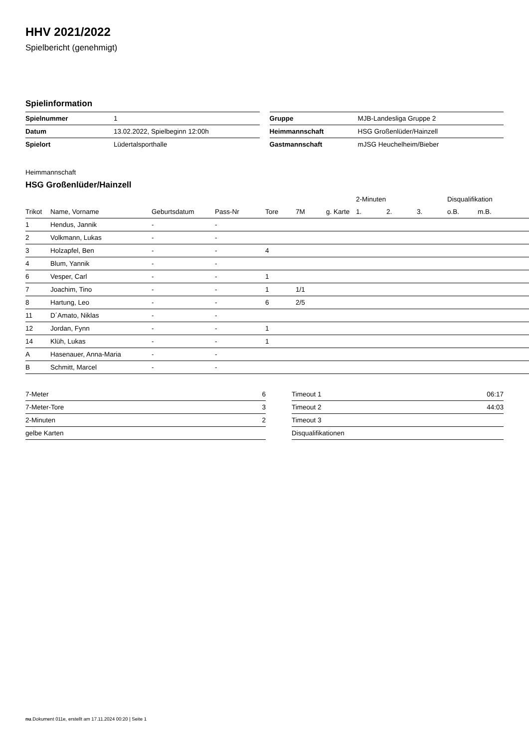HHV 2021/2022
Spielbericht (genehmigt)
Spielinformation
| Spielnummer | 1 |
| Datum | 13.02.2022, Spielbeginn 12:00h |
| Spielort | Lüdertalsporthalle |
| Gruppe | MJB-Landesliga Gruppe 2 |
| Heimmannschaft | HSG Großenlüder/Hainzell |
| Gastmannschaft | mJSG Heuchelheim/Bieber |
Heimmannschaft
HSG Großenlüder/Hainzell
| | | | | | | | 2-Minuten | | | Disqualifikation | |
| --- | --- | --- | --- | --- | --- | --- | --- | --- | --- | --- | --- |
| Trikot | Name, Vorname | Geburtsdatum | Pass-Nr | Tore | 7M | g. Karte | 1. | 2. | 3. | o.B. | m.B. |
| 1 | Hendus, Jannik | - | - | | | | | | | | |
| 2 | Volkmann, Lukas | - | - | | | | | | | | |
| 3 | Holzapfel, Ben | - | - | 4 | | | | | | | |
| 4 | Blum, Yannik | - | - | | | | | | | | |
| 6 | Vesper, Carl | - | - | 1 | | | | | | | |
| 7 | Joachim, Tino | - | - | 1 | 1/1 | | | | | | |
| 8 | Hartung, Leo | - | - | 6 | 2/5 | | | | | | |
| 11 | D´Amato, Niklas | - | - | | | | | | | | |
| 12 | Jordan, Fynn | - | - | 1 | | | | | | | |
| 14 | Klüh, Lukas | - | - | 1 | | | | | | | |
| A | Hasenauer, Anna-Maria | - | - | | | | | | | | |
| B | Schmitt, Marcel | - | - | | | | | | | | |
| 7-Meter | 6 |
| 7-Meter-Tore | 3 |
| 2-Minuten | 2 |
| gelbe Karten | |
| Timeout 1 | 06:17 |
| Timeout 2 | 44:03 |
| Timeout 3 | |
| Disqualifikationen | |
nu.Dokument 011e, erstellt am 17.11.2024 00:20 | Seite 1